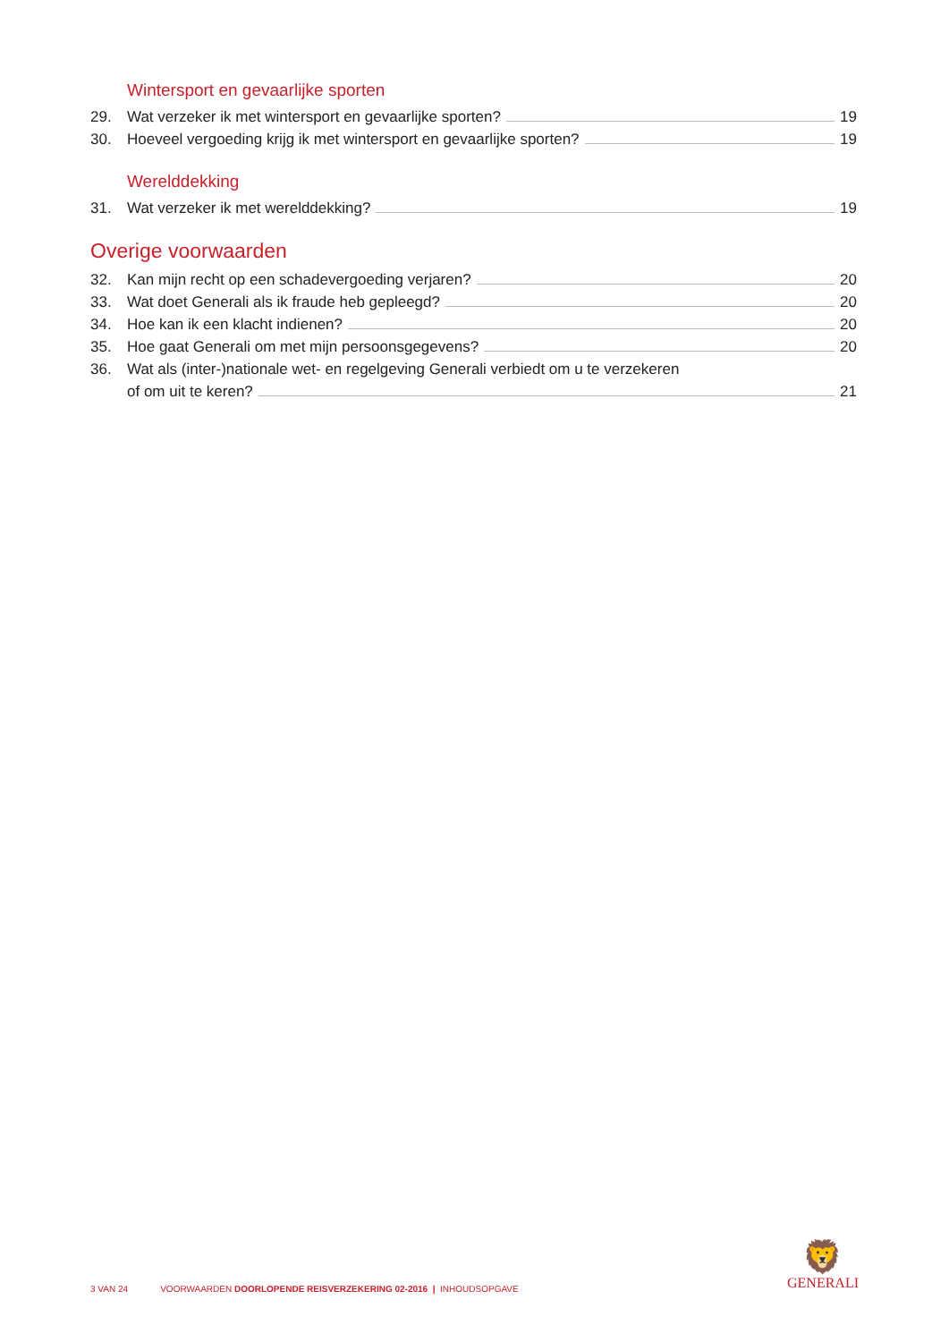Wintersport en gevaarlijke sporten
29. Wat verzeker ik met wintersport en gevaarlijke sporten? 19
30. Hoeveel vergoeding krijg ik met wintersport en gevaarlijke sporten? 19
Werelddekking
31. Wat verzeker ik met werelddekking? 19
Overige voorwaarden
32. Kan mijn recht op een schadevergoeding verjaren? 20
33. Wat doet Generali als ik fraude heb gepleegd? 20
34. Hoe kan ik een klacht indienen? 20
35. Hoe gaat Generali om met mijn persoonsgegevens? 20
36. Wat als (inter-)nationale wet- en regelgeving Generali verbiedt om u te verzekeren
of om uit te keren? 21
3 VAN 24 VOORWAARDEN DOORLOPENDE REISVERZEKERING 02-2016 | INHOUDSOPGAVE
🦁
GENERALI